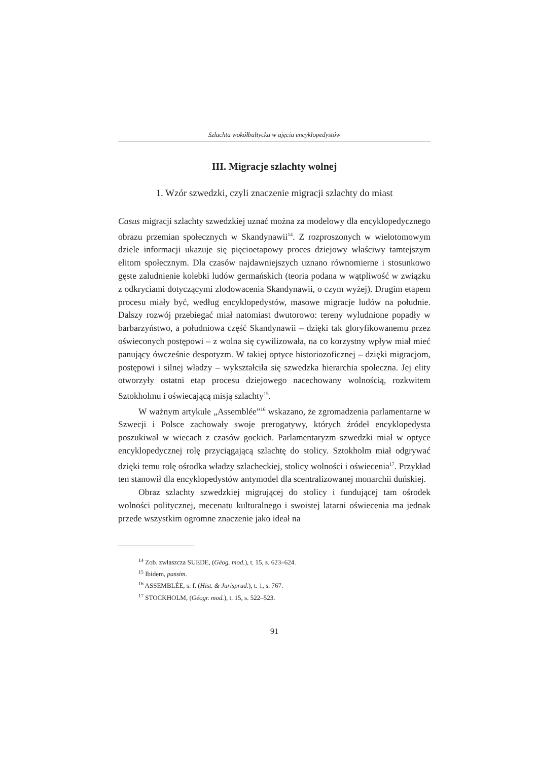Szlachta wokółbałtycka w ujęciu encyklopedystów
III. Migracje szlachty wolnej
1. Wzór szwedzki, czyli znaczenie migracji szlachty do miast
Casus migracji szlachty szwedzkiej uznać można za modelowy dla encyklopedycznego obrazu przemian społecznych w Skandynawii<sup>14</sup>. Z rozproszonych w wielotomowym dziele informacji ukazuje się pięcioetapowy proces dziejowy właściwy tamtejszym elitom społecznym. Dla czasów najdawniejszych uznano równomierne i stosunkowo gęste zaludnienie kolebki ludów germańskich (teoria podana w wątpliwość w związku z odkryciami dotyczącymi zlodowacenia Skandynawii, o czym wyżej). Drugim etapem procesu miały być, według encyklopedystów, masowe migracje ludów na południe. Dalszy rozwój przebiegać miał natomiast dwutorowo: tereny wyludnione popadły w barbarzyństwo, a południowa część Skandynawii – dzięki tak gloryfikowanemu przez oświeconych postępowi – z wolna się cywilizowała, na co korzystny wpływ miał mieć panujący ówcześnie despotyzm. W takiej optyce historiozoficznej – dzięki migracjom, postępowi i silnej władzy – wykształciła się szwedzka hierarchia społeczna. Jej elity otworzyły ostatni etap procesu dziejowego nacechowany wolnością, rozkwitem Sztokholmu i oświecającą misją szlachty<sup>15</sup>.
W ważnym artykule „Assemblée”<sup>16</sup> wskazano, że zgromadzenia parlamentarne w Szwecji i Polsce zachowały swoje prerogatywy, których źródeł encyklopedysta poszukiwał w wiecach z czasów gockich. Parlamentaryzm szwedzki miał w optyce encyklopedycznej rolę przyciągającą szlachtę do stolicy. Sztokholm miał odgrywać dzięki temu rolę ośrodka władzy szlacheckiej, stolicy wolności i oświecenia<sup>17</sup>. Przykład ten stanowił dla encyklopedystów antymodel dla scentralizowanej monarchii duńskiej.
Obraz szlachty szwedzkiej migrującej do stolicy i fundującej tam ośrodek wolności politycznej, mecenatu kulturalnego i swoistej latarni oświecenia ma jednak przede wszystkim ogromne znaczenie jako ideał na
<sup>14</sup> Zob. zwłaszcza SUEDE, (Géog. mod.), t. 15, s. 623–624.
<sup>15</sup> Ibidem, passim.
<sup>16</sup> ASSEMBLÉE, s. f. (Hist. & Jurisprud.), t. 1, s. 767.
<sup>17</sup> STOCKHOLM, (Géogr. mod.), t. 15, s. 522–523.
91